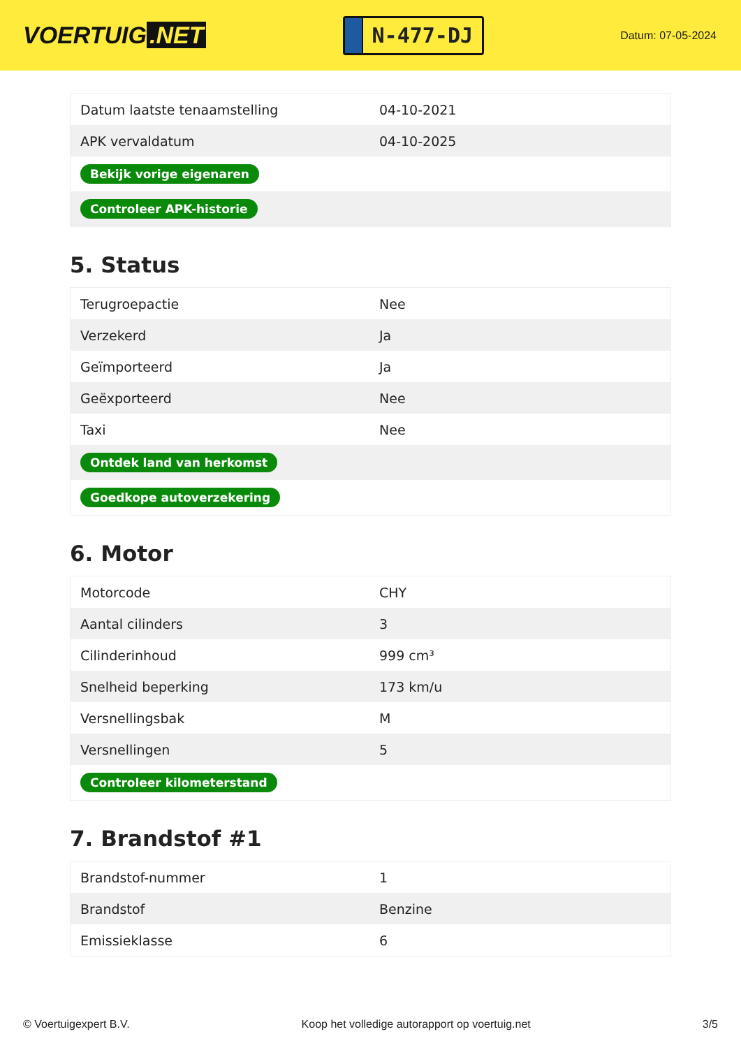VOERTUIG.NET
N-477-DJ
Datum: 07-05-2024
| Datum laatste tenaamstelling | 04-10-2021 |
| APK vervaldatum | 04-10-2025 |
| Bekijk vorige eigenaren | |
| Controleer APK-historie | |
5. Status
| Terugroepactie | Nee |
| Verzekerd | Ja |
| Geïmporteerd | Ja |
| Geëxporteerd | Nee |
| Taxi | Nee |
| Ontdek land van herkomst | |
| Goedkope autoverzekering | |
6. Motor
| Motorcode | CHY |
| Aantal cilinders | 3 |
| Cilinderinhoud | 999 cm³ |
| Snelheid beperking | 173 km/u |
| Versnellingsbak | M |
| Versnellingen | 5 |
| Controleer kilometerstand | |
7. Brandstof #1
| Brandstof-nummer | 1 |
| Brandstof | Benzine |
| Emissieklasse | 6 |
© Voertuigexpert B.V. Koop het volledige autorapport op voertuig.net 3/5